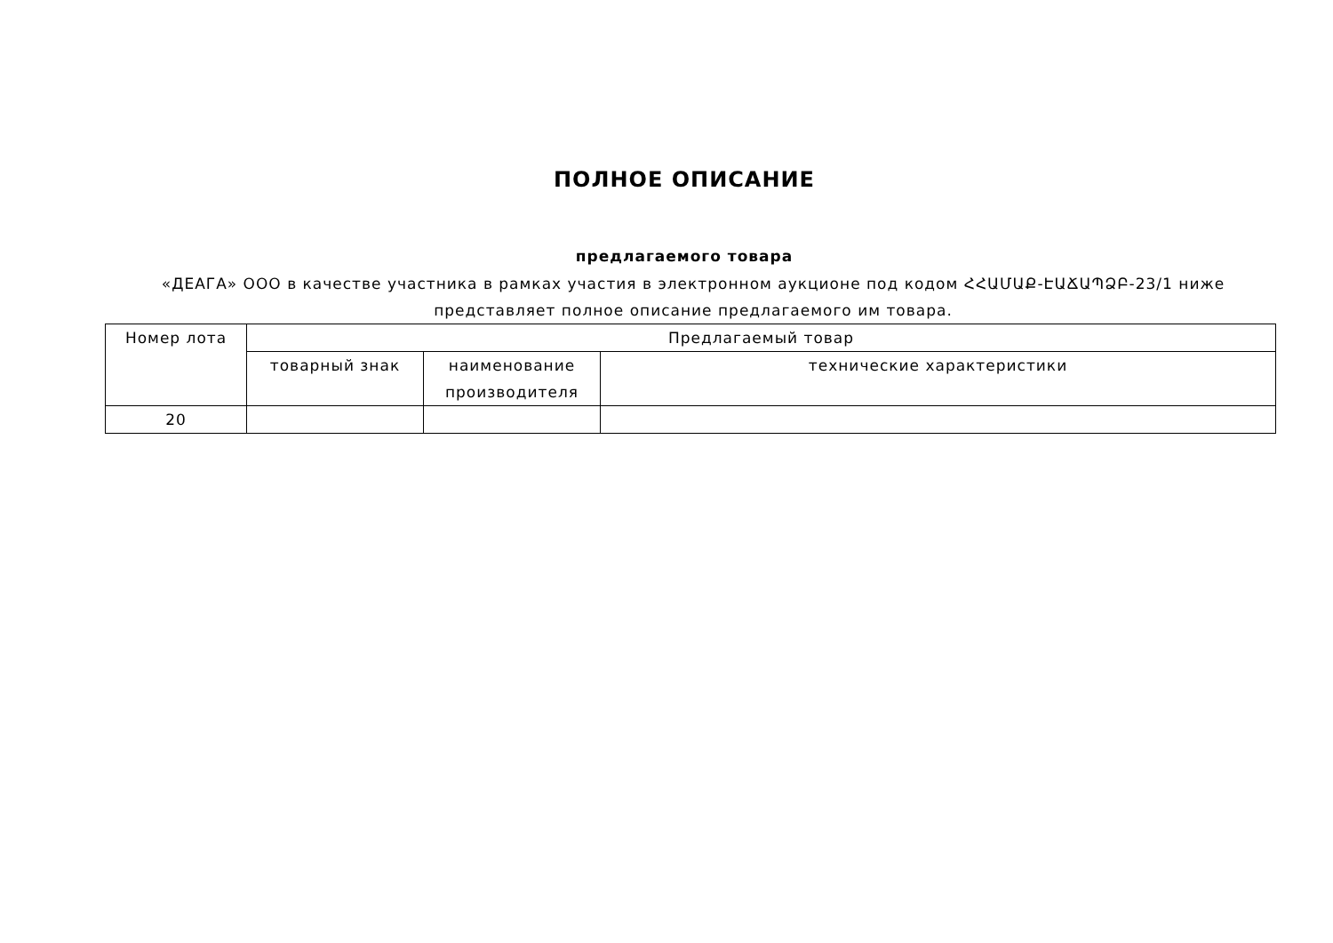ПОЛНОЕ ОПИСАНИЕ
предлагаемого товара
«ДЕАГА» ООО в качестве участника в рамках участия в электронном аукционе под кодом ՀՀԱՄԱՔ-ԷԱՃԱՊՁԲ-23/1 ниже представляет полное описание предлагаемого им товара.
| Номер лота | Предлагаемый товар | | |
| --- | --- | --- | --- |
| | товарный знак | наименование производителя | технические характеристики |
| 20 | | | |